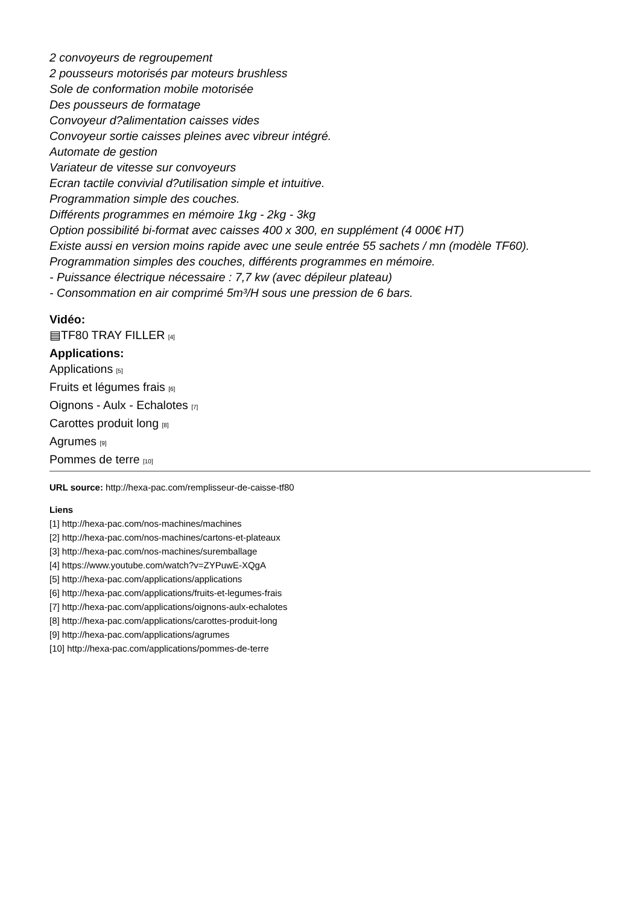2 convoyeurs de regroupement
2 pousseurs motorisés par moteurs brushless
Sole de conformation mobile motorisée
Des pousseurs de formatage
Convoyeur d?alimentation caisses vides
Convoyeur sortie caisses pleines avec vibreur intégré.
Automate de gestion
Variateur de vitesse sur convoyeurs
Ecran tactile convivial d?utilisation simple et intuitive.
Programmation simple des couches.
Différents programmes en mémoire 1kg - 2kg - 3kg
Option possibilité bi-format avec caisses 400 x 300, en supplément (4 000€ HT)
Existe aussi en version moins rapide avec une seule entrée 55 sachets / mn (modèle TF60).
Programmation simples des couches, différents programmes en mémoire.
- Puissance électrique nécessaire : 7,7 kw (avec dépileur plateau)
- Consommation en air comprimé 5m³/H sous une pression de 6 bars.
Vidéo:
▤TF80 TRAY FILLER [4]
Applications:
Applications [5]
Fruits et légumes frais [6]
Oignons - Aulx - Echalotes [7]
Carottes produit long [8]
Agrumes [9]
Pommes de terre [10]
URL source: http://hexa-pac.com/remplisseur-de-caisse-tf80
Liens
[1] http://hexa-pac.com/nos-machines/machines
[2] http://hexa-pac.com/nos-machines/cartons-et-plateaux
[3] http://hexa-pac.com/nos-machines/suremballage
[4] https://www.youtube.com/watch?v=ZYPuwE-XQgA
[5] http://hexa-pac.com/applications/applications
[6] http://hexa-pac.com/applications/fruits-et-legumes-frais
[7] http://hexa-pac.com/applications/oignons-aulx-echalotes
[8] http://hexa-pac.com/applications/carottes-produit-long
[9] http://hexa-pac.com/applications/agrumes
[10] http://hexa-pac.com/applications/pommes-de-terre